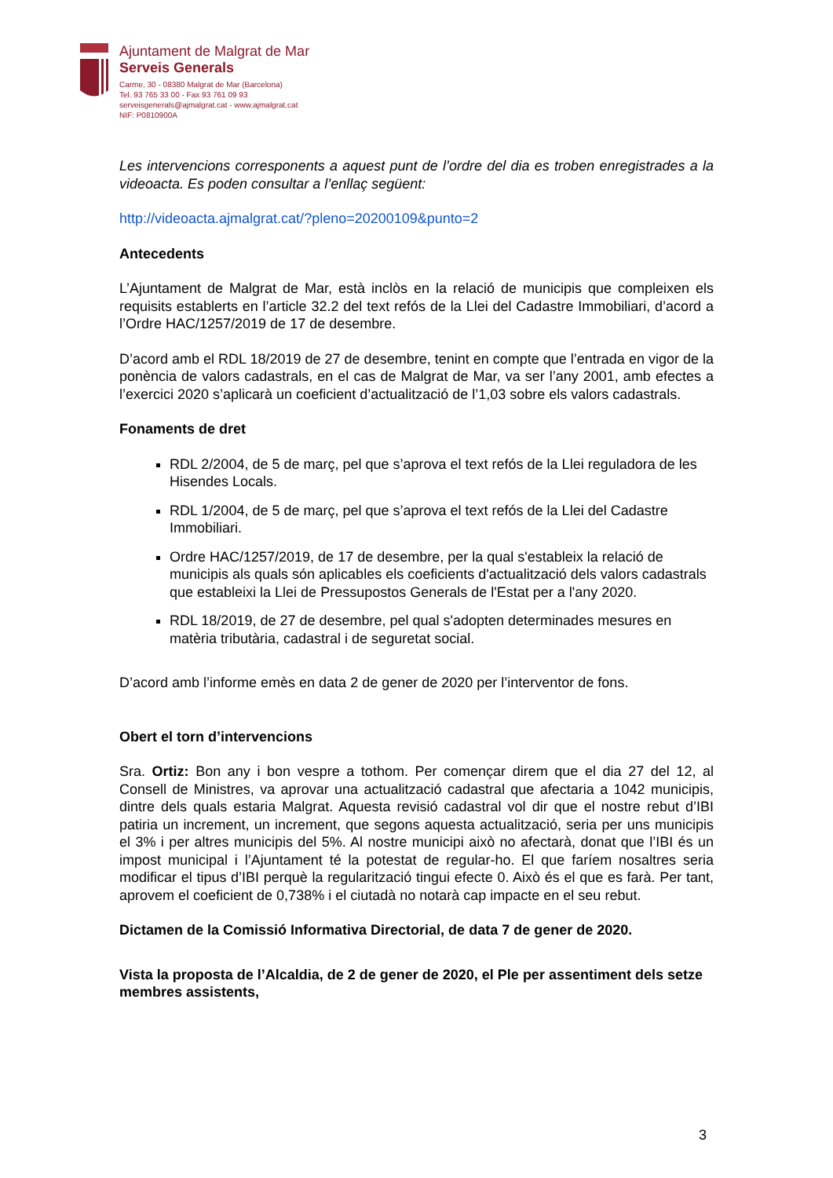Ajuntament de Malgrat de Mar
Serveis Generals
Carme, 30 - 08380 Malgrat de Mar (Barcelona)
Tel. 93 765 33 00 - Fax 93 761 09 93
serveisgenerals@ajmalgrat.cat - www.ajmalgrat.cat
NIF: P0810900A
Les intervencions corresponents a aquest punt de l’ordre del dia es troben enregistrades a la videoacta. Es poden consultar a l’enllaç següent:
http://videoacta.ajmalgrat.cat/?pleno=20200109&punto=2
Antecedents
L’Ajuntament de Malgrat de Mar, està inclòs en la relació de municipis que compleixen els requisits establerts en l’article 32.2 del text refós de la Llei del Cadastre Immobiliari, d’acord a l’Ordre HAC/1257/2019 de 17 de desembre.
D’acord amb el RDL 18/2019 de 27 de desembre, tenint en compte que l’entrada en vigor de la ponència de valors cadastrals, en el cas de Malgrat de Mar, va ser l’any 2001, amb efectes a l’exercici 2020 s’aplicarà un coeficient d’actualització de l’1,03 sobre els valors cadastrals.
Fonaments de dret
RDL 2/2004, de 5 de març, pel que s’aprova el text refós de la Llei reguladora de les Hisendes Locals.
RDL 1/2004, de 5 de març, pel que s’aprova el text refós de la Llei del Cadastre Immobiliari.
Ordre HAC/1257/2019, de 17 de desembre, per la qual s'estableix la relació de municipis als quals són aplicables els coeficients d'actualització dels valors cadastrals que estableixi la Llei de Pressupostos Generals de l'Estat per a l'any 2020.
RDL 18/2019, de 27 de desembre, pel qual s'adopten determinades mesures en matèria tributària, cadastral i de seguretat social.
D’acord amb l’informe emès en data 2 de gener de 2020 per l’interventor de fons.
Obert el torn d’intervencions
Sra. Ortiz: Bon any i bon vespre a tothom. Per començar direm que el dia 27 del 12, al Consell de Ministres, va aprovar una actualització cadastral que afectaria a 1042 municipis, dintre dels quals estaria Malgrat. Aquesta revisió cadastral vol dir que el nostre rebut d’IBI patiria un increment, un increment, que segons aquesta actualització, seria per uns municipis el 3% i per altres municipis del 5%. Al nostre municipi això no afectarà, donat que l’IBI és un impost municipal i l’Ajuntament té la potestat de regular-ho. El que faríem nosaltres seria modificar el tipus d’IBI perquè la regularització tingui efecte 0. Això és el que es farà. Per tant, aprovem el coeficient de 0,738% i el ciutadà no notarà cap impacte en el seu rebut.
Dictamen de la Comissió Informativa Directorial, de data 7 de gener de 2020.
Vista la proposta de l’Alcaldia, de 2 de gener de 2020, el Ple per assentiment dels setze membres assistents,
3